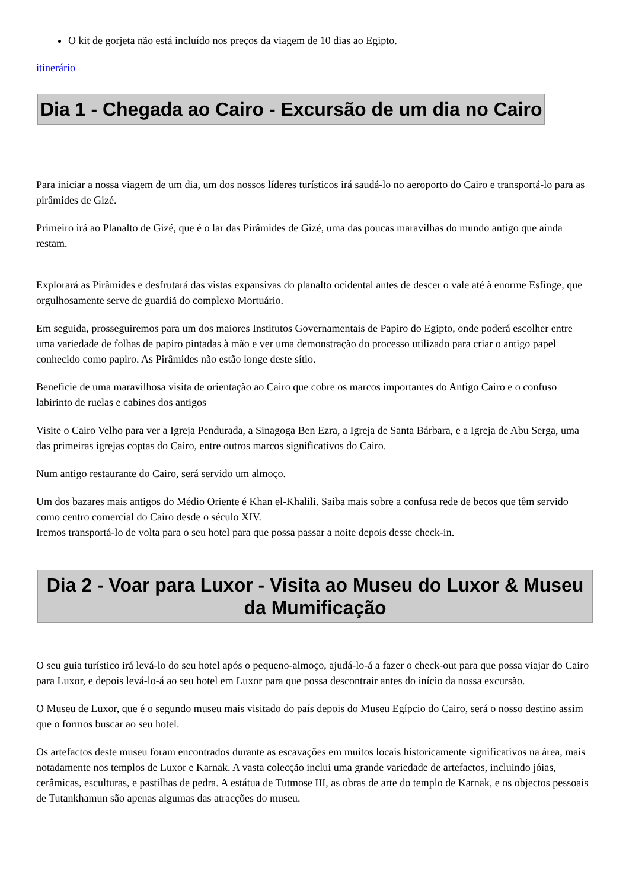O kit de gorjeta não está incluído nos preços da viagem de 10 dias ao Egipto.
itinerário
Dia 1 - Chegada ao Cairo - Excursão de um dia no Cairo
Para iniciar a nossa viagem de um dia, um dos nossos líderes turísticos irá saudá-lo no aeroporto do Cairo e transportá-lo para as pirâmides de Gizé.
Primeiro irá ao Planalto de Gizé, que é o lar das Pirâmides de Gizé, uma das poucas maravilhas do mundo antigo que ainda restam.
Explorará as Pirâmides e desfrutará das vistas expansivas do planalto ocidental antes de descer o vale até à enorme Esfinge, que orgulhosamente serve de guardiã do complexo Mortuário.
Em seguida, prosseguiremos para um dos maiores Institutos Governamentais de Papiro do Egipto, onde poderá escolher entre uma variedade de folhas de papiro pintadas à mão e ver uma demonstração do processo utilizado para criar o antigo papel conhecido como papiro. As Pirâmides não estão longe deste sítio.
Beneficie de uma maravilhosa visita de orientação ao Cairo que cobre os marcos importantes do Antigo Cairo e o confuso labirinto de ruelas e cabines dos antigos
Visite o Cairo Velho para ver a Igreja Pendurada, a Sinagoga Ben Ezra, a Igreja de Santa Bárbara, e a Igreja de Abu Serga, uma das primeiras igrejas coptas do Cairo, entre outros marcos significativos do Cairo.
Num antigo restaurante do Cairo, será servido um almoço.
Um dos bazares mais antigos do Médio Oriente é Khan el-Khalili. Saiba mais sobre a confusa rede de becos que têm servido como centro comercial do Cairo desde o século XIV.
Iremos transportá-lo de volta para o seu hotel para que possa passar a noite depois desse check-in.
Dia 2 - Voar para Luxor - Visita ao Museu do Luxor & Museu da Mumificação
O seu guia turístico irá levá-lo do seu hotel após o pequeno-almoço, ajudá-lo-á a fazer o check-out para que possa viajar do Cairo para Luxor, e depois levá-lo-á ao seu hotel em Luxor para que possa descontrair antes do início da nossa excursão.
O Museu de Luxor, que é o segundo museu mais visitado do país depois do Museu Egípcio do Cairo, será o nosso destino assim que o formos buscar ao seu hotel.
Os artefactos deste museu foram encontrados durante as escavações em muitos locais historicamente significativos na área, mais notadamente nos templos de Luxor e Karnak. A vasta colecção inclui uma grande variedade de artefactos, incluindo jóias, cerâmicas, esculturas, e pastilhas de pedra. A estátua de Tutmose III, as obras de arte do templo de Karnak, e os objectos pessoais de Tutankhamun são apenas algumas das atracções do museu.